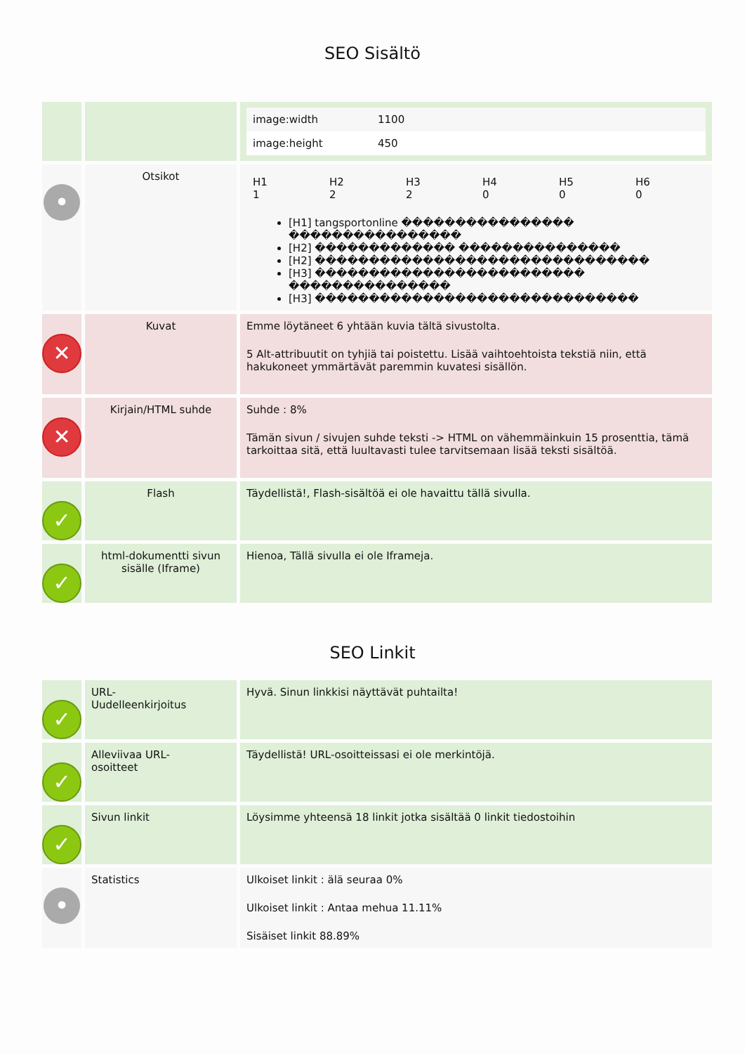SEO Sisältö
| | | / image:width / 1100 / / image:height / 450 / |
| • | Otsikot | / H1 1 / H2 2 / H3 2 / H4 0 / H5 0 / H6 0 / [H1] tangsportonline ���������������� ���������������� [H2] ������������� ��������������� [H2] ������������������������������� [H3] ������������������������� ��������������� [H3] ������������������������������ |
| ✕ | Kuvat | Emme löytäneet 6 yhtään kuvia tältä sivustolta. 5 Alt-attribuutit on tyhjiä tai poistettu. Lisää vaihtoehtoista tekstiä niin, että hakukoneet ymmärtävät paremmin kuvatesi sisällön. |
| ✕ | Kirjain/HTML suhde | Suhde : 8% Tämän sivun / sivujen suhde teksti -> HTML on vähemmäinkuin 15 prosenttia, tämä tarkoittaa sitä, että luultavasti tulee tarvitsemaan lisää teksti sisältöä. |
| ✓ | Flash | Täydellistä!, Flash-sisältöä ei ole havaittu tällä sivulla. |
| ✓ | html-dokumentti sivun sisälle (Iframe) | Hienoa, Tällä sivulla ei ole Iframeja. |
SEO Linkit
| ✓ | URL- Uudelleenkirjoitus | Hyvä. Sinun linkkisi näyttävät puhtailta! |
| ✓ | Alleviivaa URL- osoitteet | Täydellistä! URL-osoitteissasi ei ole merkintöjä. |
| ✓ | Sivun linkit | Löysimme yhteensä 18 linkit jotka sisältää 0 linkit tiedostoihin |
| • | Statistics | Ulkoiset linkit : älä seuraa 0% Ulkoiset linkit : Antaa mehua 11.11% Sisäiset linkit 88.89% |